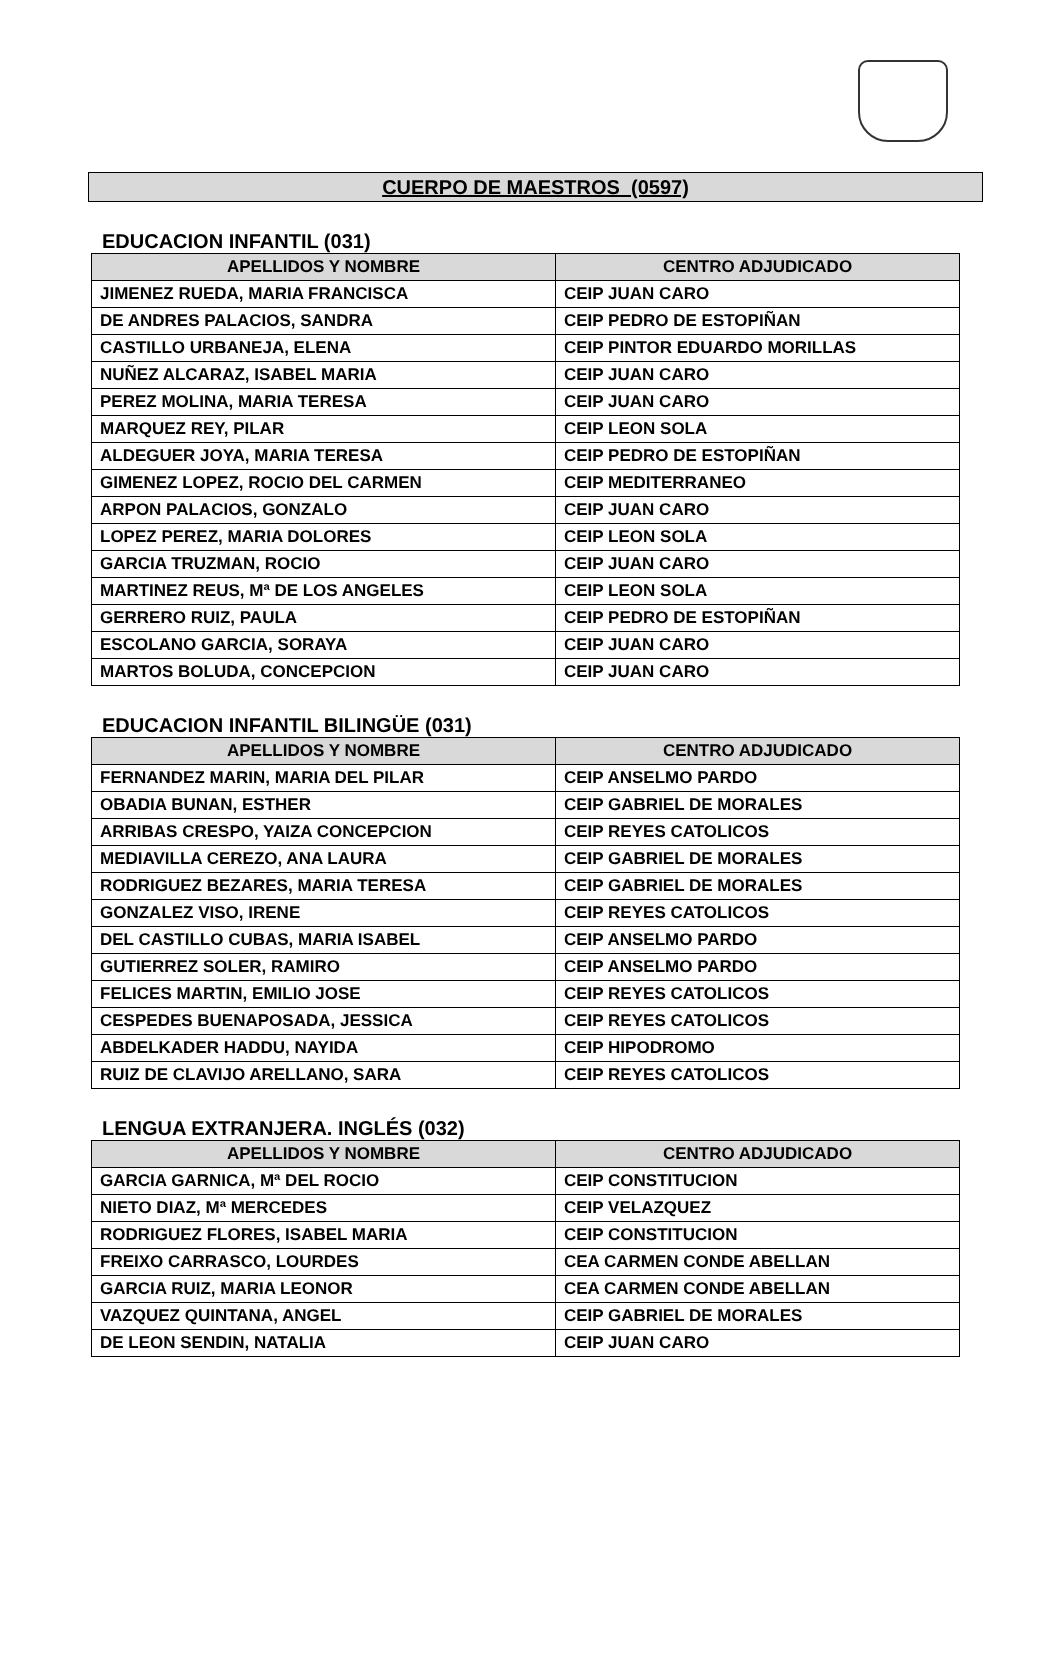CUERPO DE MAESTROS (0597)
EDUCACION INFANTIL (031)
| APELLIDOS Y NOMBRE | CENTRO ADJUDICADO |
| --- | --- |
| JIMENEZ RUEDA, MARIA FRANCISCA | CEIP JUAN CARO |
| DE ANDRES PALACIOS, SANDRA | CEIP PEDRO DE ESTOPIÑAN |
| CASTILLO URBANEJA, ELENA | CEIP PINTOR EDUARDO MORILLAS |
| NUÑEZ ALCARAZ, ISABEL MARIA | CEIP JUAN CARO |
| PEREZ MOLINA, MARIA TERESA | CEIP JUAN CARO |
| MARQUEZ REY, PILAR | CEIP LEON SOLA |
| ALDEGUER JOYA, MARIA TERESA | CEIP PEDRO DE ESTOPIÑAN |
| GIMENEZ LOPEZ, ROCIO DEL CARMEN | CEIP MEDITERRANEO |
| ARPON PALACIOS, GONZALO | CEIP JUAN CARO |
| LOPEZ PEREZ, MARIA DOLORES | CEIP LEON SOLA |
| GARCIA TRUZMAN, ROCIO | CEIP JUAN CARO |
| MARTINEZ REUS, Mª DE LOS ANGELES | CEIP LEON SOLA |
| GERRERO RUIZ, PAULA | CEIP PEDRO DE ESTOPIÑAN |
| ESCOLANO GARCIA, SORAYA | CEIP JUAN CARO |
| MARTOS BOLUDA, CONCEPCION | CEIP JUAN CARO |
EDUCACION INFANTIL BILINGÜE (031)
| APELLIDOS Y NOMBRE | CENTRO ADJUDICADO |
| --- | --- |
| FERNANDEZ MARIN, MARIA DEL PILAR | CEIP ANSELMO PARDO |
| OBADIA BUNAN, ESTHER | CEIP GABRIEL DE MORALES |
| ARRIBAS CRESPO, YAIZA CONCEPCION | CEIP REYES CATOLICOS |
| MEDIAVILLA CEREZO, ANA LAURA | CEIP GABRIEL DE MORALES |
| RODRIGUEZ BEZARES, MARIA TERESA | CEIP GABRIEL DE MORALES |
| GONZALEZ VISO, IRENE | CEIP REYES CATOLICOS |
| DEL CASTILLO CUBAS, MARIA ISABEL | CEIP ANSELMO PARDO |
| GUTIERREZ SOLER, RAMIRO | CEIP ANSELMO PARDO |
| FELICES MARTIN, EMILIO JOSE | CEIP REYES CATOLICOS |
| CESPEDES BUENAPOSADA, JESSICA | CEIP REYES CATOLICOS |
| ABDELKADER HADDU, NAYIDA | CEIP HIPODROMO |
| RUIZ DE CLAVIJO ARELLANO, SARA | CEIP REYES CATOLICOS |
LENGUA EXTRANJERA. INGLÉS (032)
| APELLIDOS Y NOMBRE | CENTRO ADJUDICADO |
| --- | --- |
| GARCIA GARNICA, Mª DEL ROCIO | CEIP CONSTITUCION |
| NIETO DIAZ, Mª MERCEDES | CEIP VELAZQUEZ |
| RODRIGUEZ FLORES, ISABEL MARIA | CEIP CONSTITUCION |
| FREIXO CARRASCO, LOURDES | CEA CARMEN CONDE ABELLAN |
| GARCIA RUIZ, MARIA LEONOR | CEA CARMEN CONDE ABELLAN |
| VAZQUEZ QUINTANA, ANGEL | CEIP GABRIEL DE MORALES |
| DE LEON SENDIN, NATALIA | CEIP JUAN CARO |